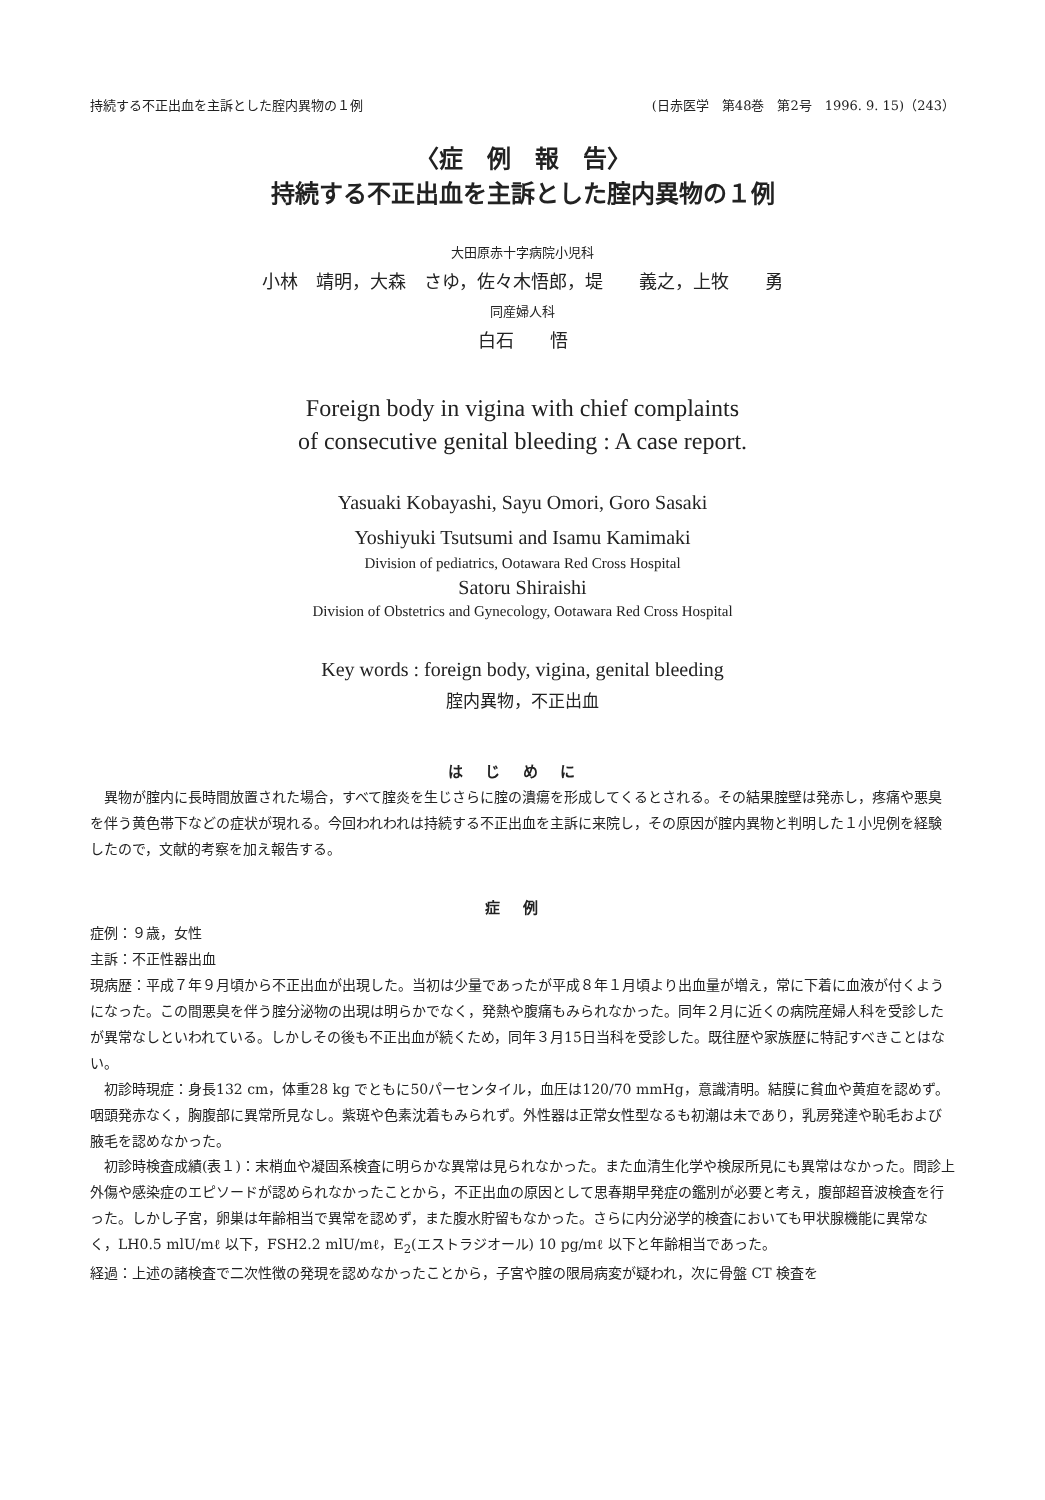持続する不正出血を主訴とした腟内異物の１例 (日赤医学　第48巻　第2号　1996. 9. 15)（243）
〈症　例　報　告〉
持続する不正出血を主訴とした腟内異物の１例
大田原赤十字病院小児科
小林　靖明，大森　さゆ，佐々木悟郎，堤　　義之，上牧　　勇
同産婦人科
白石　　悟
Foreign body in vigina with chief complaints
of consecutive genital bleeding : A case report.
Yasuaki Kobayashi, Sayu Omori, Goro Sasaki
Yoshiyuki Tsutsumi and Isamu Kamimaki
Division of pediatrics, Ootawara Red Cross Hospital
Satoru Shiraishi
Division of Obstetrics and Gynecology, Ootawara Red Cross Hospital
Key words : foreign body, vigina, genital bleeding
腟内異物，不正出血
はじめに
異物が腟内に長時間放置された場合，すべて腟炎を生じさらに腟の潰瘍を形成してくるとされる。その結果腟壁は発赤し，疼痛や悪臭を伴う黄色帯下などの症状が現れる。今回われわれは持続する不正出血を主訴に来院し，その原因が腟内異物と判明した１小児例を経験したので，文献的考察を加え報告する。
症例
症例：９歳，女性
主訴：不正性器出血
現病歴：平成７年９月頃から不正出血が出現した。当初は少量であったが平成８年１月頃より出血量が増え，常に下着に血液が付くようになった。この間悪臭を伴う腟分泌物の出現は明らかでなく，発熱や腹痛もみられなかった。同年２月に近くの病院産婦人科を受診したが異常なしといわれている。しかしその後も不正出血が続くため，同年３月15日当科を受診した。既往歴や家族歴に特記すべきことはない。
初診時現症：身長132 cm，体重28 kg でともに50パーセンタイル，血圧は120/70 mmHg，意識清明。結膜に貧血や黄疸を認めず。咽頭発赤なく，胸腹部に異常所見なし。紫斑や色素沈着もみられず。外性器は正常女性型なるも初潮は未であり，乳房発達や恥毛および腋毛を認めなかった。
初診時検査成績(表１)：末梢血や凝固系検査に明らかな異常は見られなかった。また血清生化学や検尿所見にも異常はなかった。問診上外傷や感染症のエピソードが認められなかったことから，不正出血の原因として思春期早発症の鑑別が必要と考え，腹部超音波検査を行った。しかし子宮，卵巣は年齢相当で異常を認めず，また腹水貯留もなかった。さらに内分泌学的検査においても甲状腺機能に異常なく，LH0.5 mlU/mℓ 以下，FSH2.2 mlU/mℓ，E<sub>2</sub>(エストラジオール) 10 pg/mℓ 以下と年齢相当であった。
経過：上述の諸検査で二次性徴の発現を認めなかったことから，子宮や腟の限局病変が疑われ，次に骨盤 CT 検査を